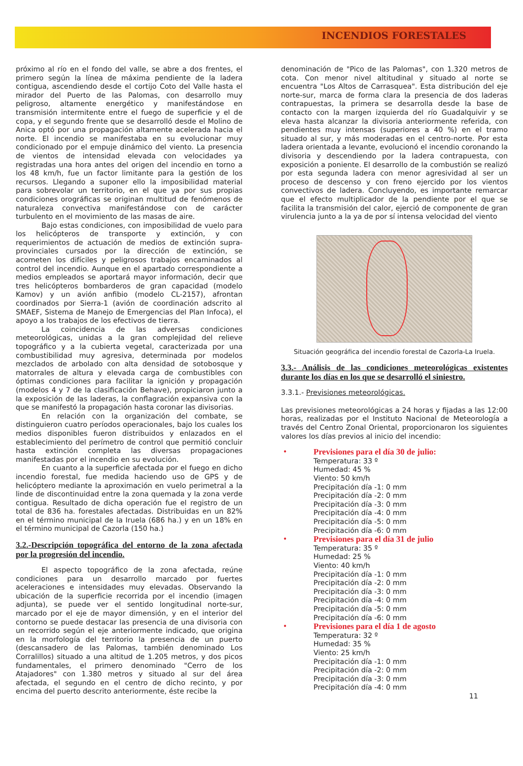INCENDIOS FORESTALES
próximo al río en el fondo del valle, se abre a dos frentes, el primero según la línea de máxima pendiente de la ladera contigua, ascendiendo desde el cortijo Coto del Valle hasta el mirador del Puerto de las Palomas, con desarrollo muy peligroso, altamente energético y manifestándose en transmisión intermitente entre el fuego de superficie y el de copa, y el segundo frente que se desarrolló desde el Molino de Anica optó por una propagación altamente acelerada hacia el norte. El incendio se manifestaba en su evolucionar muy condicionado por el empuje dinámico del viento. La presencia de vientos de intensidad elevada con velocidades ya registradas una hora antes del origen del incendio en torno a los 48 km/h, fue un factor limitante para la gestión de los recursos. Llegando a suponer ello la imposibilidad material para sobrevolar un territorio, en el que ya por sus propias condiciones orográficas se originan multitud de fenómenos de naturaleza convectiva manifestándose con de carácter turbulento en el movimiento de las masas de aire.
Bajo estas condiciones, con imposibilidad de vuelo para los helicópteros de transporte y extinción, y con requerimientos de actuación de medios de extinción supra-provinciales cursados por la dirección de extinción, se acometen los difíciles y peligrosos trabajos encaminados al control del incendio. Aunque en el apartado correspondiente a medios empleados se aportará mayor información, decir que tres helicópteros bombarderos de gran capacidad (modelo Kamov) y un avión anfibio (modelo CL-2157), afrontan coordinados por Sierra-1 (avión de coordinación adscrito al SMAEF, Sistema de Manejo de Emergencias del Plan Infoca), el apoyo a los trabajos de los efectivos de tierra.
La coincidencia de las adversas condiciones meteorológicas, unidas a la gran complejidad del relieve topográfico y a la cubierta vegetal, caracterizada por una combustibilidad muy agresiva, determinada por modelos mezclados de arbolado con alta densidad de sotobosque y matorrales de altura y elevada carga de combustibles con óptimas condiciones para facilitar la ignición y propagación (modelos 4 y 7 de la clasificación Behave), propiciaron junto a la exposición de las laderas, la conflagración expansiva con la que se manifestó la propagación hasta coronar las divisorias.
En relación con la organización del combate, se distinguieron cuatro períodos operacionales, bajo los cuales los medios disponibles fueron distribuidos y enlazados en el establecimiento del perímetro de control que permitió concluir hasta extinción completa las diversas propagaciones manifestadas por el incendio en su evolución.
En cuanto a la superficie afectada por el fuego en dicho incendio forestal, fue medida haciendo uso de GPS y de helicóptero mediante la aproximación en vuelo perimetral a la linde de discontinuidad entre la zona quemada y la zona verde contigua. Resultado de dicha operación fue el registro de un total de 836 ha. forestales afectadas. Distribuidas en un 82% en el término municipal de la Iruela (686 ha.) y en un 18% en el término municipal de Cazorla (150 ha.)
3.2.-Descripción topográfica del entorno de la zona afectada por la progresión del incendio.
El aspecto topográfico de la zona afectada, reúne condiciones para un desarrollo marcado por fuertes aceleraciones e intensidades muy elevadas. Observando la ubicación de la superficie recorrida por el incendio (imagen adjunta), se puede ver el sentido longitudinal norte-sur, marcado por el eje de mayor dimensión, y en el interior del contorno se puede destacar las presencia de una divisoria con un recorrido según el eje anteriormente indicado, que origina en la morfología del territorio la presencia de un puerto (descansadero de las Palomas, también denominado Los Corralillos) situado a una altitud de 1.205 metros, y dos picos fundamentales, el primero denominado "Cerro de los Atajadores" con 1.380 metros y situado al sur del área afectada, el segundo en el centro de dicho recinto, y por encima del puerto descrito anteriormente, éste recibe la
denominación de "Pico de las Palomas", con 1.320 metros de cota. Con menor nivel altitudinal y situado al norte se encuentra "Los Altos de Carrasquea". Esta distribución del eje norte-sur, marca de forma clara la presencia de dos laderas contrapuestas, la primera se desarrolla desde la base de contacto con la margen izquierda del río Guadalquivir y se eleva hasta alcanzar la divisoria anteriormente referida, con pendientes muy intensas (superiores a 40 %) en el tramo situado al sur, y más moderadas en el centro-norte. Por esta ladera orientada a levante, evolucionó el incendio coronando la divisoria y descendiendo por la ladera contrapuesta, con exposición a poniente. El desarrollo de la combustión se realizó por esta segunda ladera con menor agresividad al ser un proceso de descenso y con freno ejercido por los vientos convectivos de ladera. Concluyendo, es importante remarcar que el efecto multiplicador de la pendiente por el que se facilita la transmisión del calor, ejerció de componente de gran virulencia junto a la ya de por sí intensa velocidad del viento
Situación geográfica del incendio forestal de Cazorla-La Iruela.
3.3.- Análisis de las condiciones meteorológicas existentes durante los días en los que se desarrolló el siniestro.
3.3.1.- Previsiones meteorológicas.
Las previsiones meteorológicas a 24 horas y fijadas a las 12:00 horas, realizadas por el Instituto Nacional de Meteorología a través del Centro Zonal Oriental, proporcionaron los siguientes valores los días previos al inicio del incendio:
• Previsiones para el día 30 de julio:
Temperatura: 33 º
Humedad: 45 %
Viento: 50 km/h
Precipitación día -1: 0 mm
Precipitación día -2: 0 mm
Precipitación día -3: 0 mm
Precipitación día -4: 0 mm
Precipitación día -5: 0 mm
Precipitación día -6: 0 mm
• Previsiones para el día 31 de julio
Temperatura: 35 º
Humedad: 25 %
Viento: 40 km/h
Precipitación día -1: 0 mm
Precipitación día -2: 0 mm
Precipitación día -3: 0 mm
Precipitación día -4: 0 mm
Precipitación día -5: 0 mm
Precipitación día -6: 0 mm
• Previsiones para el día 1 de agosto
Temperatura: 32 º
Humedad: 35 %
Viento: 25 km/h
Precipitación día -1: 0 mm
Precipitación día -2: 0 mm
Precipitación día -3: 0 mm
Precipitación día -4: 0 mm
11